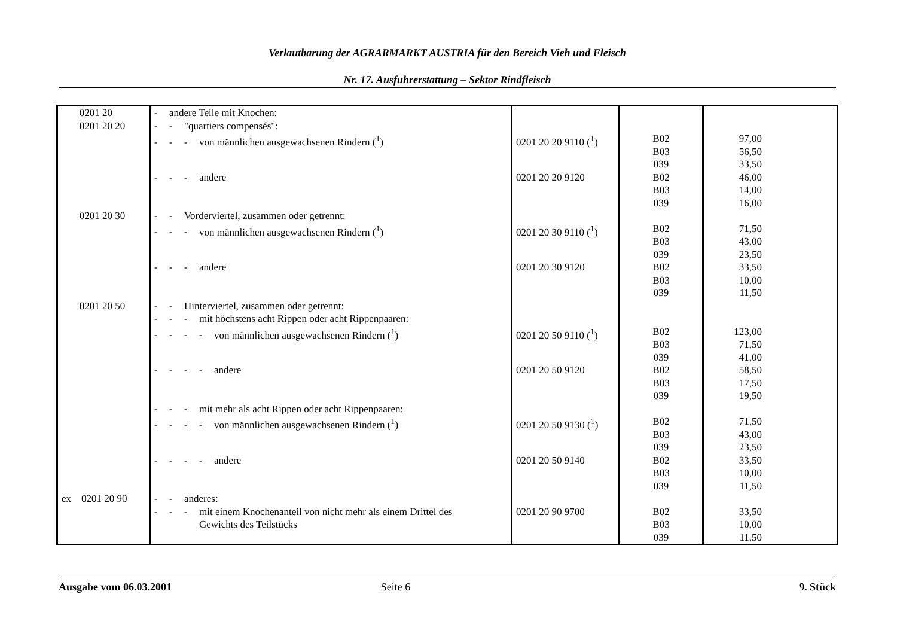Verlautbarung der AGRARMARKT AUSTRIA für den Bereich Vieh und Fleisch
Nr. 17. Ausfuhrerstattung – Sektor Rindfleisch
| 0201 20 | - andere Teile mit Knochen: | | | |
| 0201 20 20 | - - "quartiers compensés": | | | |
| | - - - von männlichen ausgewachsenen Rindern (<sup>1</sup>) | 0201 20 20 9110 (<sup>1</sup>) | B02 B03 039 | 97,00 56,50 33,50 |
| | - - - andere | 0201 20 20 9120 | B02 B03 039 | 46,00 14,00 16,00 |
| 0201 20 30 | - - Vorderviertel, zusammen oder getrennt: | | | |
| | - - - von männlichen ausgewachsenen Rindern (<sup>1</sup>) | 0201 20 30 9110 (<sup>1</sup>) | B02 B03 039 | 71,50 43,00 23,50 |
| | - - - andere | 0201 20 30 9120 | B02 B03 039 | 33,50 10,00 11,50 |
| 0201 20 50 | - - Hinterviertel, zusammen oder getrennt: | | | |
| | - - - mit höchstens acht Rippen oder acht Rippenpaaren: | | | |
| | - - - - von männlichen ausgewachsenen Rindern (<sup>1</sup>) | 0201 20 50 9110 (<sup>1</sup>) | B02 B03 039 | 123,00 71,50 41,00 |
| | - - - - andere | 0201 20 50 9120 | B02 B03 039 | 58,50 17,50 19,50 |
| | - - - mit mehr als acht Rippen oder acht Rippenpaaren: | | | |
| | - - - - von männlichen ausgewachsenen Rindern (<sup>1</sup>) | 0201 20 50 9130 (<sup>1</sup>) | B02 B03 039 | 71,50 43,00 23,50 |
| | - - - - andere | 0201 20 50 9140 | B02 B03 039 | 33,50 10,00 11,50 |
| ex 0201 20 90 | - - anderes: | | | |
| | - - - mit einem Knochenanteil von nicht mehr als einem Drittel des Gewichts des Teilstücks | 0201 20 90 9700 | B02 B03 039 | 33,50 10,00 11,50 |
Ausgabe vom 06.03.2001 Seite 6 9. Stück